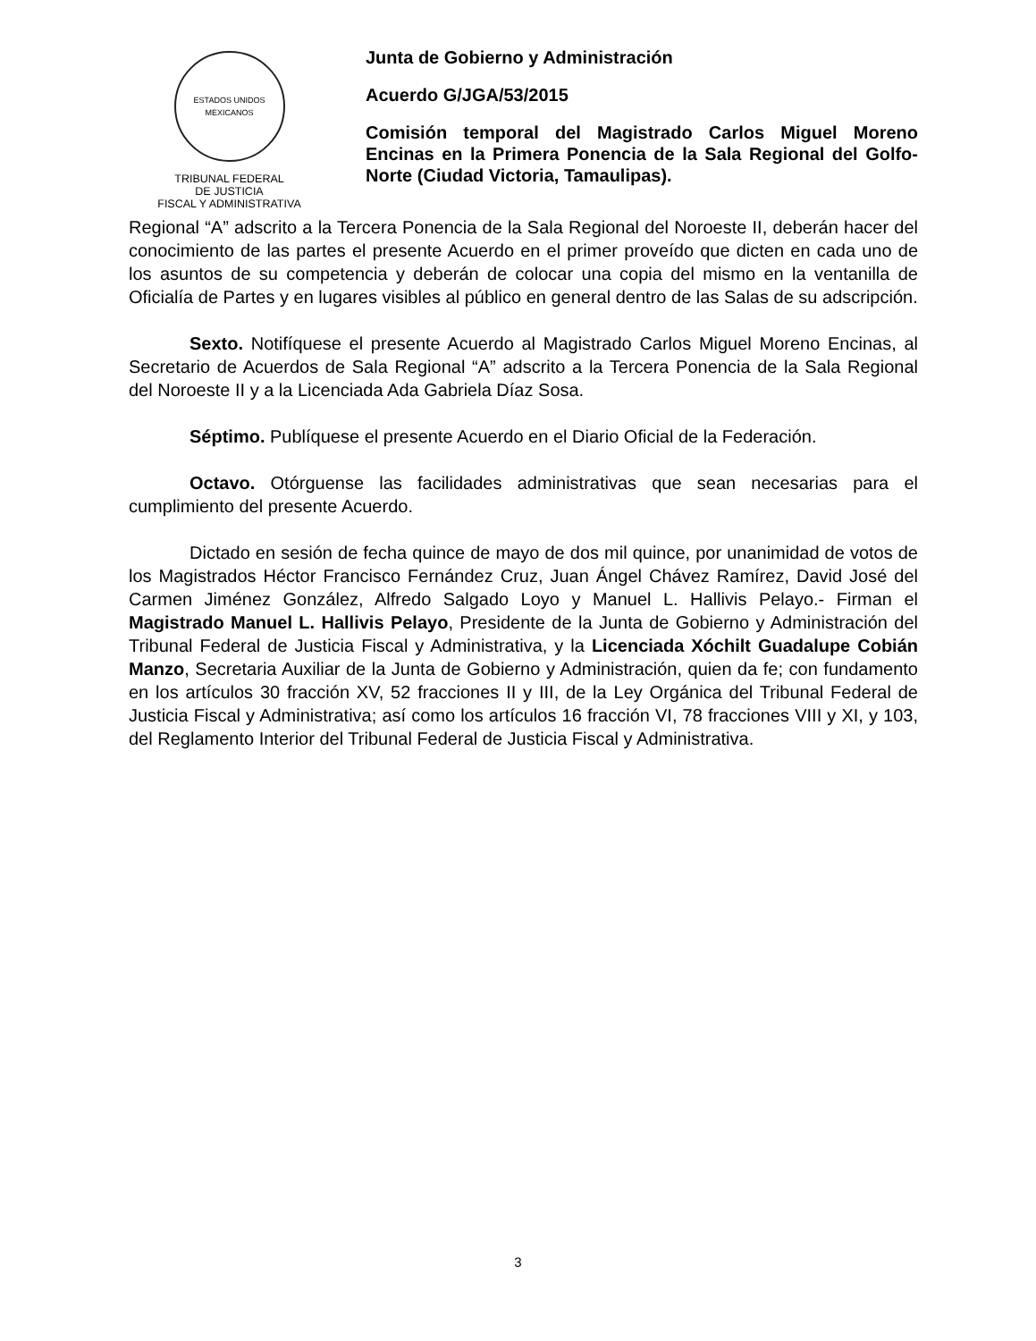ESTADOS UNIDOS MEXICANOS
TRIBUNAL FEDERAL
DE JUSTICIA
FISCAL Y ADMINISTRATIVA
Junta de Gobierno y Administración
Acuerdo G/JGA/53/2015
Comisión temporal del Magistrado Carlos Miguel Moreno Encinas en la Primera Ponencia de la Sala Regional del Golfo-Norte (Ciudad Victoria, Tamaulipas).
Regional “A” adscrito a la Tercera Ponencia de la Sala Regional del Noroeste II, deberán hacer del conocimiento de las partes el presente Acuerdo en el primer proveído que dicten en cada uno de los asuntos de su competencia y deberán de colocar una copia del mismo en la ventanilla de Oficialía de Partes y en lugares visibles al público en general dentro de las Salas de su adscripción.
Sexto. Notifíquese el presente Acuerdo al Magistrado Carlos Miguel Moreno Encinas, al Secretario de Acuerdos de Sala Regional “A” adscrito a la Tercera Ponencia de la Sala Regional del Noroeste II y a la Licenciada Ada Gabriela Díaz Sosa.
Séptimo. Publíquese el presente Acuerdo en el Diario Oficial de la Federación.
Octavo. Otórguense las facilidades administrativas que sean necesarias para el cumplimiento del presente Acuerdo.
Dictado en sesión de fecha quince de mayo de dos mil quince, por unanimidad de votos de los Magistrados Héctor Francisco Fernández Cruz, Juan Ángel Chávez Ramírez, David José del Carmen Jiménez González, Alfredo Salgado Loyo y Manuel L. Hallivis Pelayo.- Firman el Magistrado Manuel L. Hallivis Pelayo, Presidente de la Junta de Gobierno y Administración del Tribunal Federal de Justicia Fiscal y Administrativa, y la Licenciada Xóchilt Guadalupe Cobián Manzo, Secretaria Auxiliar de la Junta de Gobierno y Administración, quien da fe; con fundamento en los artículos 30 fracción XV, 52 fracciones II y III, de la Ley Orgánica del Tribunal Federal de Justicia Fiscal y Administrativa; así como los artículos 16 fracción VI, 78 fracciones VIII y XI, y 103, del Reglamento Interior del Tribunal Federal de Justicia Fiscal y Administrativa.
3